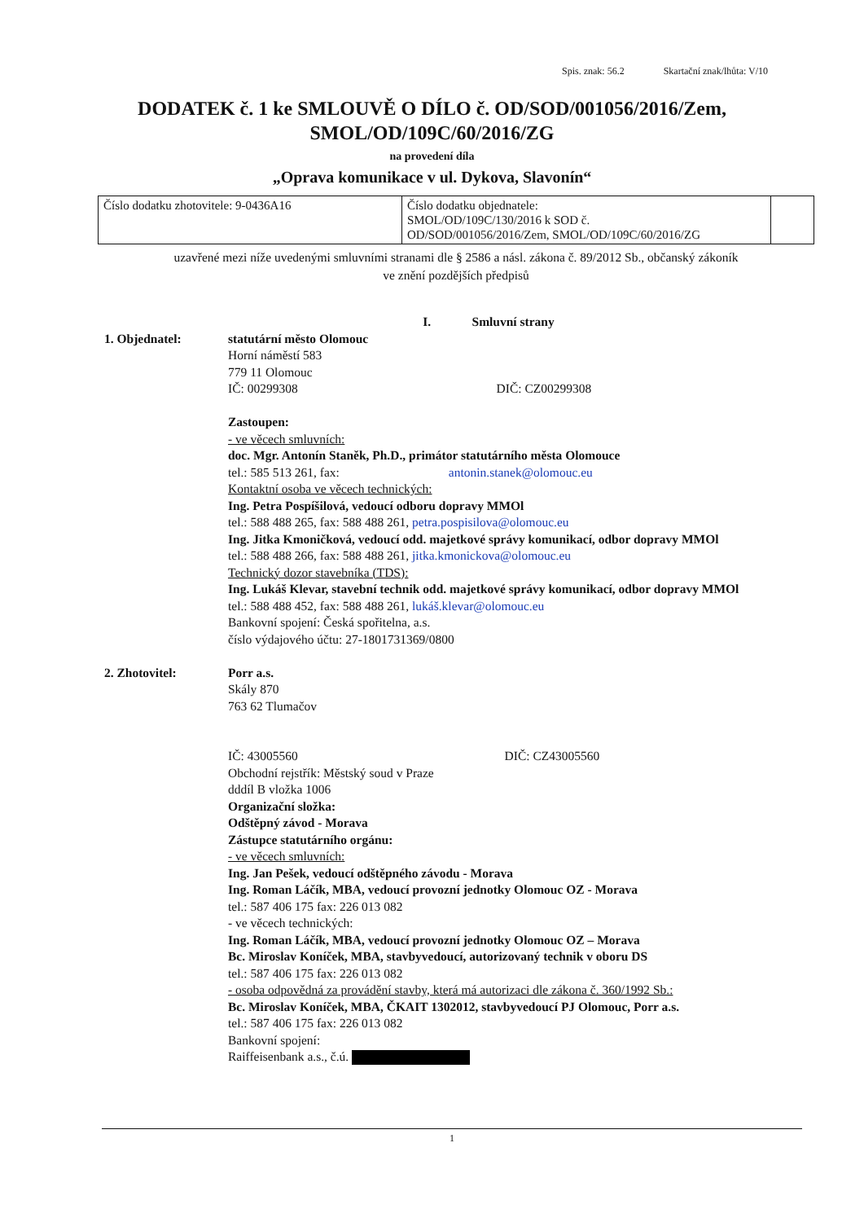Spis. znak: 56.2 Skartační znak/lhůta: V/10
DODATEK č. 1 ke SMLOUVĚ O DÍLO č. OD/SOD/001056/2016/Zem,
SMOL/OD/109C/60/2016/ZG
na provedení díla
„Oprava komunikace v ul. Dykova, Slavonín“
| Číslo dodatku zhotovitele: 9-0436A16 | Číslo dodatku objednatele: SMOL/OD/109C/130/2016 k SOD č. OD/SOD/001056/2016/Zem, SMOL/OD/109C/60/2016/ZG | |
uzavřené mezi níže uvedenými smluvními stranami dle § 2586 a násl. zákona č. 89/2012 Sb., občanský zákoník
ve znění pozdějších předpisů
I. Smluvní strany
1. Objednatel: statutární město Olomouc
Horní náměstí 583
779 11 Olomouc
IČ: 00299308 DIČ: CZ00299308
Zastoupen:
- ve věcech smluvních:
doc. Mgr. Antonín Staněk, Ph.D., primátor statutárního města Olomouce
tel.: 585 513 261, fax: antonin.stanek@olomouc.eu
Kontaktní osoba ve věcech technických:
Ing. Petra Pospíšilová, vedoucí odboru dopravy MMOl
tel.: 588 488 265, fax: 588 488 261, petra.pospisilova@olomouc.eu
Ing. Jitka Kmoničková, vedoucí odd. majetkové správy komunikací, odbor dopravy MMOl
tel.: 588 488 266, fax: 588 488 261, jitka.kmonickova@olomouc.eu
Technický dozor stavebníka (TDS):
Ing. Lukáš Klevar, stavební technik odd. majetkové správy komunikací, odbor dopravy MMOl
tel.: 588 488 452, fax: 588 488 261, lukáš.klevar@olomouc.eu
Bankovní spojení: Česká spořitelna, a.s.
číslo výdajového účtu: 27-1801731369/0800
2. Zhotovitel: Porr a.s.
Skály 870
763 62 Tlumačov
IČ: 43005560 DIČ: CZ43005560
Obchodní rejstřík: Městský soud v Praze
dddíl B vložka 1006
Organizační složka:
Odštěpný závod - Morava
Zástupce statutárního orgánu:
- ve věcech smluvních:
Ing. Jan Pešek, vedoucí odštěpného závodu - Morava
Ing. Roman Láčík, MBA, vedoucí provozní jednotky Olomouc OZ - Morava
tel.: 587 406 175 fax: 226 013 082
- ve věcech technických:
Ing. Roman Láčík, MBA, vedoucí provozní jednotky Olomouc OZ – Morava
Bc. Miroslav Koníček, MBA, stavbyvedoucí, autorizovaný technik v oboru DS
tel.: 587 406 175 fax: 226 013 082
- osoba odpovědná za provádění stavby, která má autorizaci dle zákona č. 360/1992 Sb.:
Bc. Miroslav Koníček, MBA, ČKAIT 1302012, stavbyvedoucí PJ Olomouc, Porr a.s.
tel.: 587 406 175 fax: 226 013 082
Bankovní spojení:
Raiffeisenbank a.s., č.ú.
1